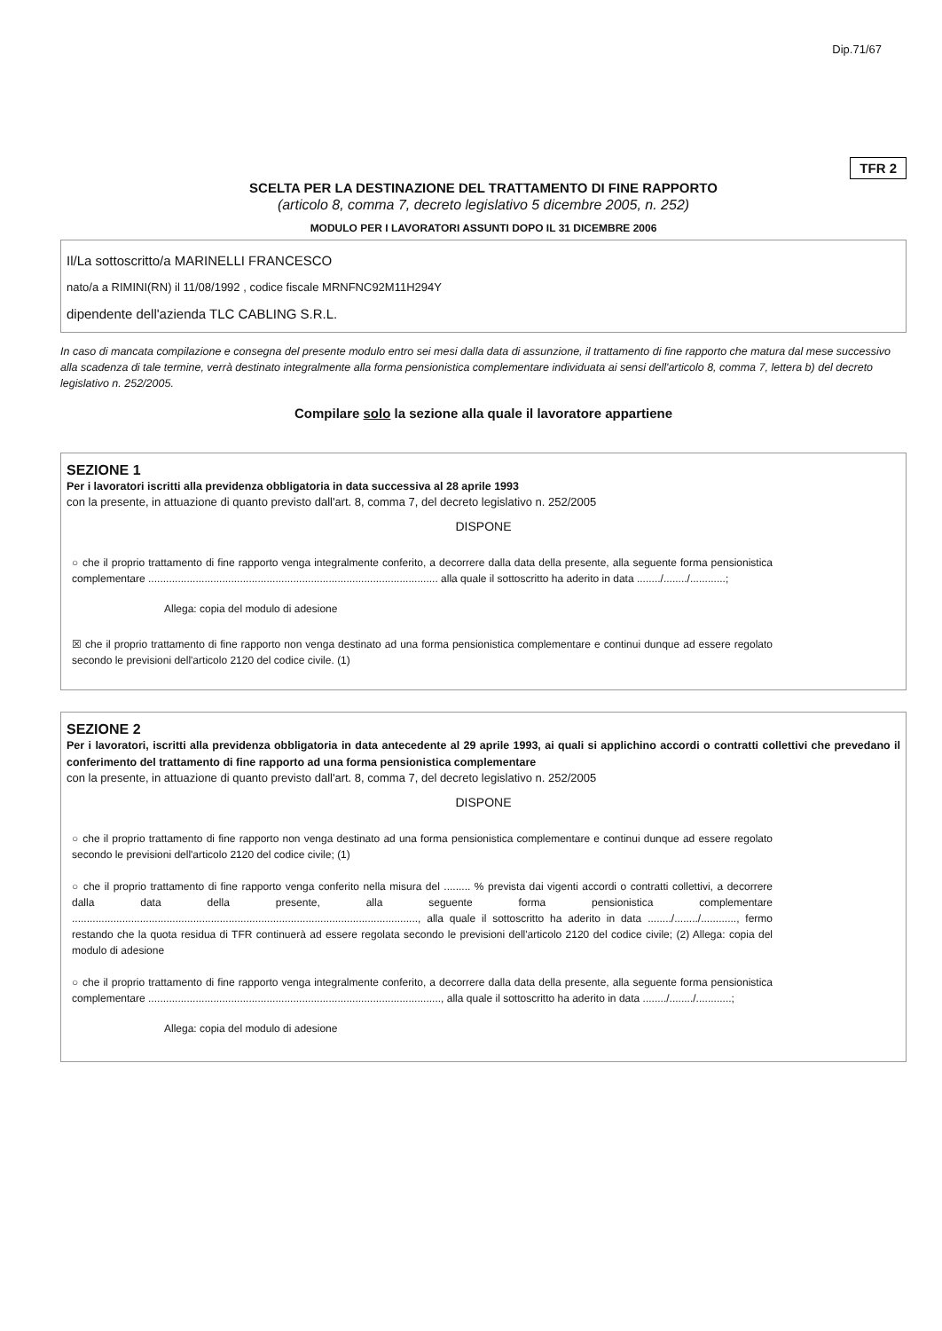Dip.71/67
TFR 2
SCELTA PER LA DESTINAZIONE DEL TRATTAMENTO DI FINE RAPPORTO
(articolo 8, comma 7, decreto legislativo 5 dicembre 2005, n. 252)
MODULO PER I LAVORATORI ASSUNTI DOPO IL 31 DICEMBRE 2006
Il/La sottoscritto/a MARINELLI FRANCESCO
nato/a a RIMINI(RN) il 11/08/1992 , codice fiscale MRNFNC92M11H294Y
dipendente dell'azienda TLC CABLING S.R.L.
In caso di mancata compilazione e consegna del presente modulo entro sei mesi dalla data di assunzione, il trattamento di fine rapporto che matura dal mese successivo alla scadenza di tale termine, verrà destinato integralmente alla forma pensionistica complementare individuata ai sensi dell'articolo 8, comma 7, lettera b) del decreto legislativo n. 252/2005.
Compilare solo la sezione alla quale il lavoratore appartiene
SEZIONE 1
Per i lavoratori iscritti alla previdenza obbligatoria in data successiva al 28 aprile 1993
con la presente, in attuazione di quanto previsto dall'art. 8, comma 7, del decreto legislativo n. 252/2005
DISPONE
○ che il proprio trattamento di fine rapporto venga integralmente conferito, a decorrere dalla data della presente, alla seguente forma pensionistica complementare .................................................................................................. alla quale il sottoscritto ha aderito in data ......../......../............;
Allega: copia del modulo di adesione
☒ che il proprio trattamento di fine rapporto non venga destinato ad una forma pensionistica complementare e continui dunque ad essere regolato secondo le previsioni dell'articolo 2120 del codice civile. (1)
SEZIONE 2
Per i lavoratori, iscritti alla previdenza obbligatoria in data antecedente al 29 aprile 1993, ai quali si applichino accordi o contratti collettivi che prevedano il conferimento del trattamento di fine rapporto ad una forma pensionistica complementare
con la presente, in attuazione di quanto previsto dall'art. 8, comma 7, del decreto legislativo n. 252/2005
DISPONE
○ che il proprio trattamento di fine rapporto non venga destinato ad una forma pensionistica complementare e continui dunque ad essere regolato secondo le previsioni dell'articolo 2120 del codice civile; (1)
○ che il proprio trattamento di fine rapporto venga conferito nella misura del ......... % prevista dai vigenti accordi o contratti collettivi, a decorrere dalla data della presente, alla seguente forma pensionistica complementare ....................................................................................................................., alla quale il sottoscritto ha aderito in data ......../......../............, fermo restando che la quota residua di TFR continuerà ad essere regolata secondo le previsioni dell'articolo 2120 del codice civile; (2) Allega: copia del modulo di adesione
○ che il proprio trattamento di fine rapporto venga integralmente conferito, a decorrere dalla data della presente, alla seguente forma pensionistica complementare ..................................................................................................., alla quale il sottoscritto ha aderito in data ......../......../............;
Allega: copia del modulo di adesione